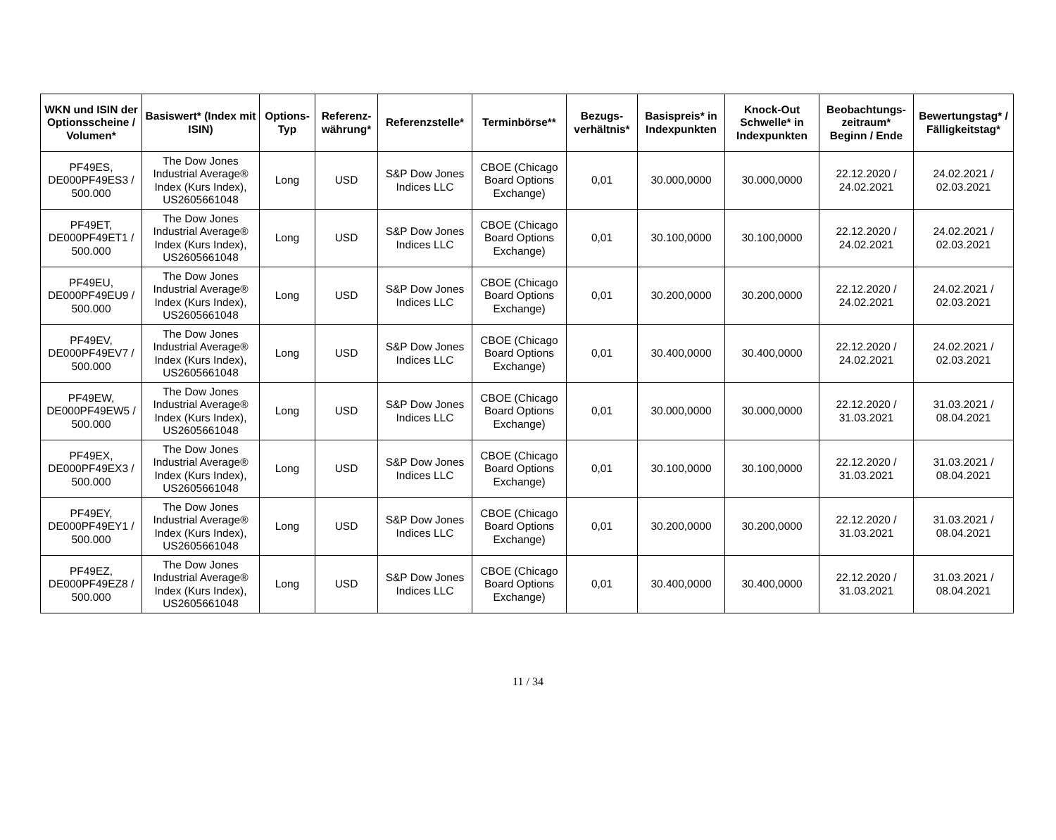| WKN und ISIN der Optionsscheine / Volumen* | Basiswert* (Index mit ISIN) | Options-Typ | Referenz-währung* | Referenzstelle* | Terminbörse** | Bezugs-verhältnis* | Basispreis* in Indexpunkten | Knock-Out Schwelle* in Indexpunkten | Beobachtungs-zeitraum* Beginn / Ende | Bewertungstag* / Fälligkeitstag* |
| --- | --- | --- | --- | --- | --- | --- | --- | --- | --- | --- |
| PF49ES, DE000PF49ES3 / 500.000 | The Dow Jones Industrial Average® Index (Kurs Index), US2605661048 | Long | USD | S&P Dow Jones Indices LLC | CBOE (Chicago Board Options Exchange) | 0,01 | 30.000,0000 | 30.000,0000 | 22.12.2020 / 24.02.2021 | 24.02.2021 / 02.03.2021 |
| PF49ET, DE000PF49ET1 / 500.000 | The Dow Jones Industrial Average® Index (Kurs Index), US2605661048 | Long | USD | S&P Dow Jones Indices LLC | CBOE (Chicago Board Options Exchange) | 0,01 | 30.100,0000 | 30.100,0000 | 22.12.2020 / 24.02.2021 | 24.02.2021 / 02.03.2021 |
| PF49EU, DE000PF49EU9 / 500.000 | The Dow Jones Industrial Average® Index (Kurs Index), US2605661048 | Long | USD | S&P Dow Jones Indices LLC | CBOE (Chicago Board Options Exchange) | 0,01 | 30.200,0000 | 30.200,0000 | 22.12.2020 / 24.02.2021 | 24.02.2021 / 02.03.2021 |
| PF49EV, DE000PF49EV7 / 500.000 | The Dow Jones Industrial Average® Index (Kurs Index), US2605661048 | Long | USD | S&P Dow Jones Indices LLC | CBOE (Chicago Board Options Exchange) | 0,01 | 30.400,0000 | 30.400,0000 | 22.12.2020 / 24.02.2021 | 24.02.2021 / 02.03.2021 |
| PF49EW, DE000PF49EW5 / 500.000 | The Dow Jones Industrial Average® Index (Kurs Index), US2605661048 | Long | USD | S&P Dow Jones Indices LLC | CBOE (Chicago Board Options Exchange) | 0,01 | 30.000,0000 | 30.000,0000 | 22.12.2020 / 31.03.2021 | 31.03.2021 / 08.04.2021 |
| PF49EX, DE000PF49EX3 / 500.000 | The Dow Jones Industrial Average® Index (Kurs Index), US2605661048 | Long | USD | S&P Dow Jones Indices LLC | CBOE (Chicago Board Options Exchange) | 0,01 | 30.100,0000 | 30.100,0000 | 22.12.2020 / 31.03.2021 | 31.03.2021 / 08.04.2021 |
| PF49EY, DE000PF49EY1 / 500.000 | The Dow Jones Industrial Average® Index (Kurs Index), US2605661048 | Long | USD | S&P Dow Jones Indices LLC | CBOE (Chicago Board Options Exchange) | 0,01 | 30.200,0000 | 30.200,0000 | 22.12.2020 / 31.03.2021 | 31.03.2021 / 08.04.2021 |
| PF49EZ, DE000PF49EZ8 / 500.000 | The Dow Jones Industrial Average® Index (Kurs Index), US2605661048 | Long | USD | S&P Dow Jones Indices LLC | CBOE (Chicago Board Options Exchange) | 0,01 | 30.400,0000 | 30.400,0000 | 22.12.2020 / 31.03.2021 | 31.03.2021 / 08.04.2021 |
11 / 34